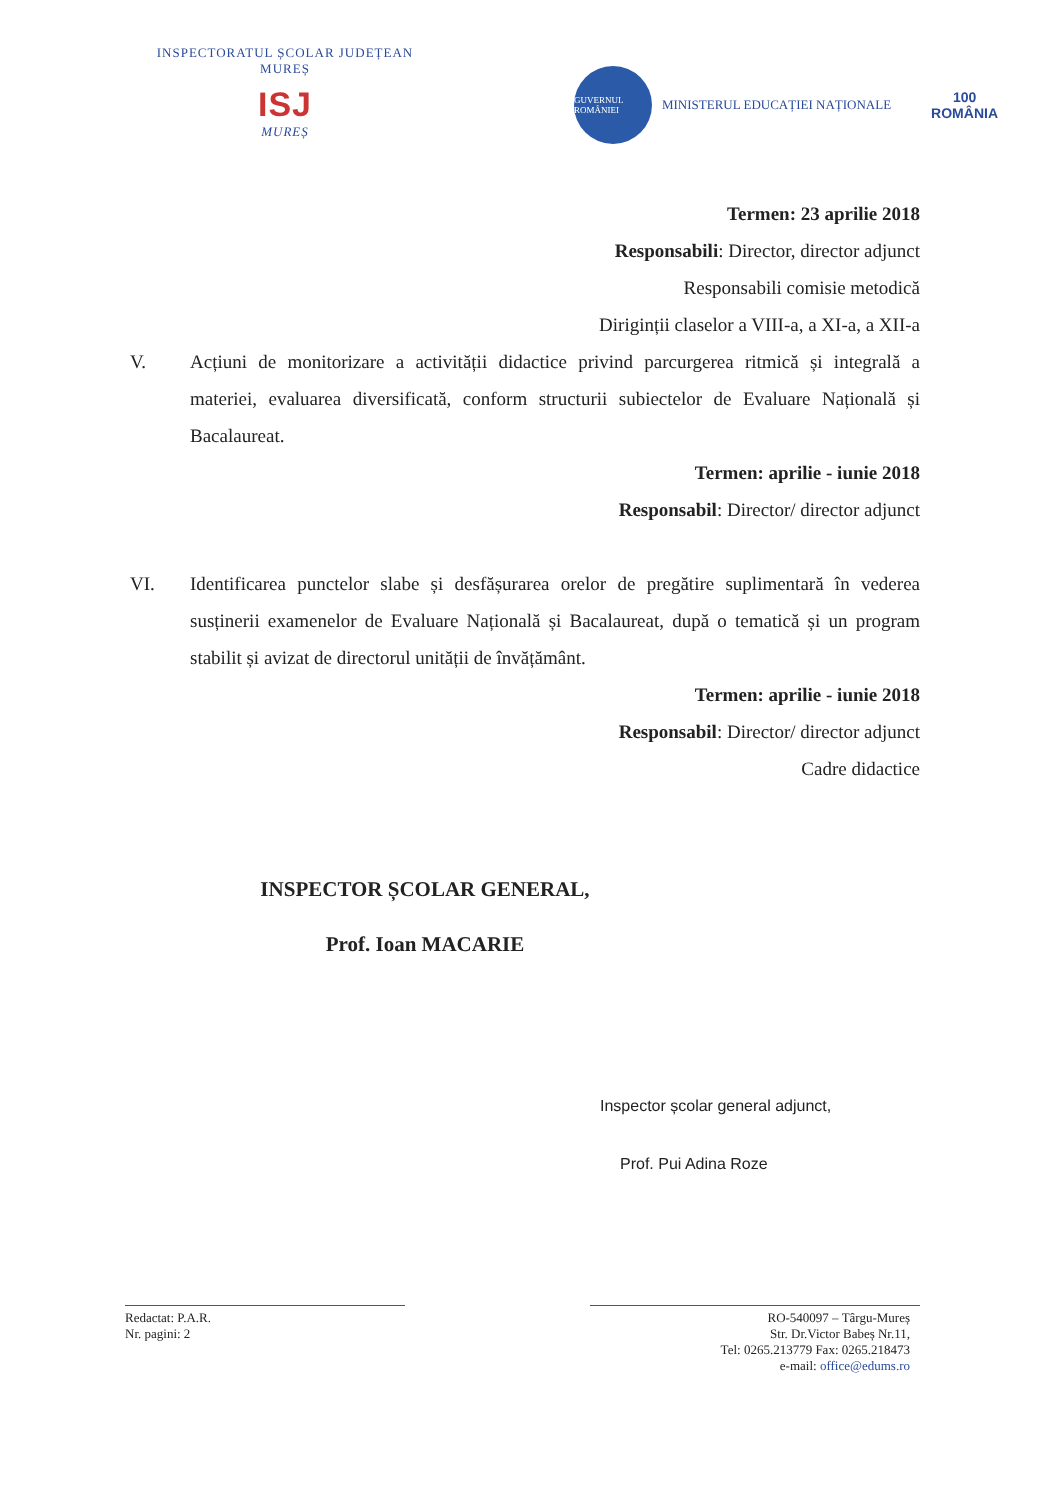INSPECTORATUL ȘCOLAR JUDEȚEAN
MUREȘ
ISJ
MUREȘ
GUVERNUL ROMÂNIEI
MINISTERUL EDUCAȚIEI NAȚIONALE
100
ROMÂNIA
Termen: 23 aprilie 2018
Responsabili: Director, director adjunct
Responsabili comisie metodică
Diriginții claselor a VIII-a, a XI-a, a XII-a
V. Acțiuni de monitorizare a activității didactice privind parcurgerea ritmică și integrală a materiei, evaluarea diversificată, conform structurii subiectelor de Evaluare Națională și Bacalaureat.
Termen: aprilie - iunie 2018
Responsabil: Director/ director adjunct
VI. Identificarea punctelor slabe și desfășurarea orelor de pregătire suplimentară în vederea susținerii examenelor de Evaluare Națională și Bacalaureat, după o tematică și un program stabilit și avizat de directorul unității de învățământ.
Termen: aprilie - iunie 2018
Responsabil: Director/ director adjunct
Cadre didactice
INSPECTOR ȘCOLAR GENERAL,
Prof. Ioan MACARIE
Inspector școlar general adjunct,
Prof. Pui Adina Roze
Redactat: P.A.R.
Nr. pagini: 2
RO-540097 – Târgu-Mureș
Str. Dr.Victor Babeș Nr.11,
Tel: 0265.213779 Fax: 0265.218473
e-mail: office@edums.ro